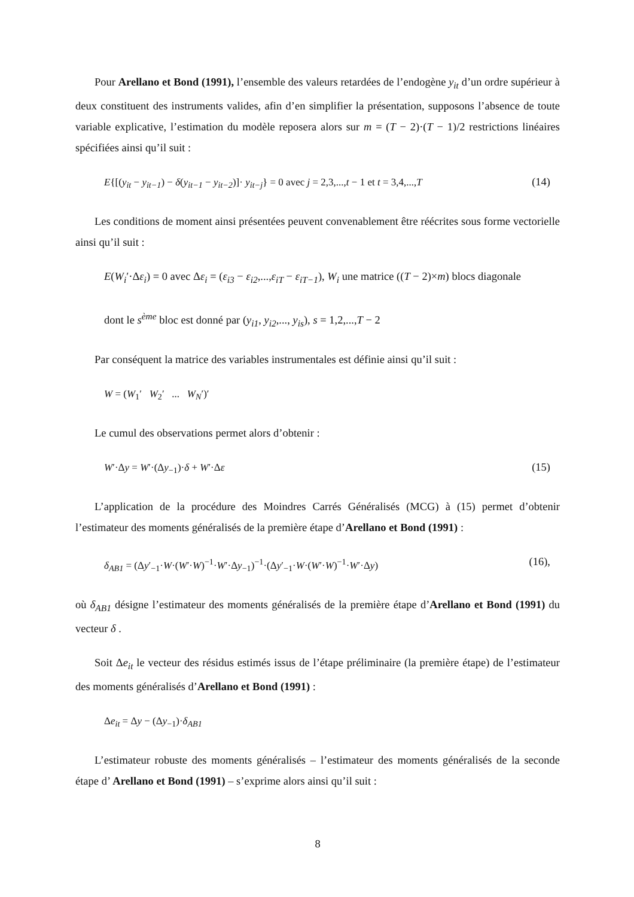Pour Arellano et Bond (1991), l’ensemble des valeurs retardées de l’endogène y<sub>it</sub> d’un ordre supérieur à deux constituent des instruments valides, afin d’en simplifier la présentation, supposons l’absence de toute variable explicative, l’estimation du modèle reposera alors sur m = (T − 2)·(T − 1)/2 restrictions linéaires spécifiées ainsi qu’il suit :
E{[(y<sub>it</sub> − y<sub>it−1</sub>) − δ(y<sub>it−1</sub> − y<sub>it−2</sub>)]· y<sub>it−j</sub>} = 0 avec j = 2,3,...,t − 1 et t = 3,4,...,T (14)
Les conditions de moment ainsi présentées peuvent convenablement être réécrites sous forme vectorielle ainsi qu’il suit :
E(W<sub>i</sub>′·Δε<sub>i</sub>) = 0 avec Δε<sub>i</sub> = (ε<sub>i3</sub> − ε<sub>i2</sub>,...,ε<sub>iT</sub> − ε<sub>iT−1</sub>), W<sub>i</sub> une matrice ((T − 2)×m) blocs diagonale
dont le s<sup>ème</sup> bloc est donné par (y<sub>i1</sub>, y<sub>i2</sub>,..., y<sub>is</sub>), s = 1,2,...,T − 2
Par conséquent la matrice des variables instrumentales est définie ainsi qu’il suit :
W = (W<sub>1</sub>′ W<sub>2</sub>′ ... W<sub>N</sub>′)′
Le cumul des observations permet alors d’obtenir :
W′·Δy = W′·(Δy<sub>−1</sub>)·δ + W′·Δε (15)
L’application de la procédure des Moindres Carrés Généralisés (MCG) à (15) permet d’obtenir l’estimateur des moments généralisés de la première étape d’Arellano et Bond (1991) :
δ<sub>AB1</sub> = (Δy′<sub>−1</sub>·W·(W′·W)<sup>−1</sup>·W′·Δy<sub>−1</sub>)<sup>−1</sup>·(Δy′<sub>−1</sub>·W·(W′·W)<sup>−1</sup>·W′·Δy) (16),
où δ<sub>AB1</sub> désigne l’estimateur des moments généralisés de la première étape d’Arellano et Bond (1991) du vecteur δ .
Soit Δe<sub>it</sub> le vecteur des résidus estimés issus de l’étape préliminaire (la première étape) de l’estimateur des moments généralisés d’Arellano et Bond (1991) :
Δe<sub>it</sub> = Δy − (Δy<sub>−1</sub>)·δ<sub>AB1</sub>
L’estimateur robuste des moments généralisés – l’estimateur des moments généralisés de la seconde étape d’ Arellano et Bond (1991) – s’exprime alors ainsi qu’il suit :
8